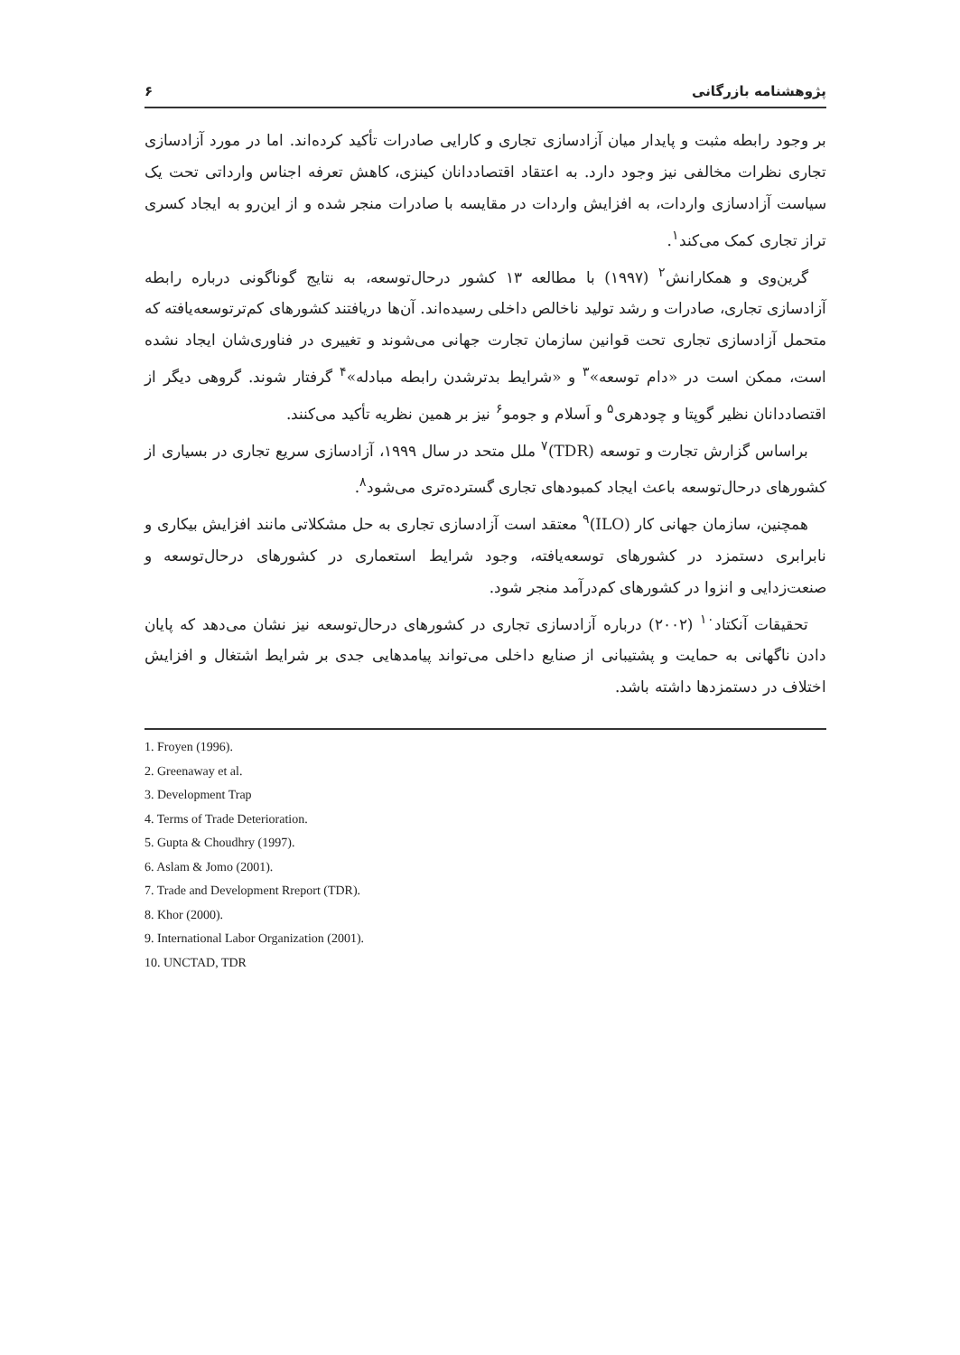پژوهشنامه بازرگانی ۶
بر وجود رابطه مثبت و پایدار میان آزادسازی تجاری و کارایی صادرات تأکید کرده‌اند. اما در مورد آزادسازی تجاری نظرات مخالفی نیز وجود دارد. به اعتقاد اقتصاددانان کینزی، کاهش تعرفه اجناس وارداتی تحت یک سیاست آزادسازی واردات، به افزایش واردات در مقایسه با صادرات منجر شده و از این‌رو به ایجاد کسری تراز تجاری کمک می‌کند<sup>۱</sup>.
گرین‌وی و همکارانش<sup>۲</sup> (۱۹۹۷) با مطالعه ۱۳ کشور درحال‌توسعه، به نتایج گوناگونی درباره رابطه آزادسازی تجاری، صادرات و رشد تولید ناخالص داخلی رسیده‌اند. آن‌ها دریافتند کشورهای کم‌ترتوسعه‌یافته که متحمل آزادسازی تجاری تحت قوانین سازمان تجارت جهانی می‌شوند و تغییری در فناوری‌شان ایجاد نشده است، ممکن است در «دام توسعه»<sup>۳</sup> و «شرایط بدترشدن رابطه مبادله»<sup>۴</sup> گرفتار شوند. گروهی دیگر از اقتصاددانان نظیر گوپتا و چودهری<sup>۵</sup> و اَسلام و جومو<sup>۶</sup> نیز بر همین نظریه تأکید می‌کنند.
براساس گزارش تجارت و توسعه (TDR)<sup>۷</sup> ملل متحد در سال ۱۹۹۹، آزادسازی سریع تجاری در بسیاری از کشورهای درحال‌توسعه باعث ایجاد کمبودهای تجاری گسترده‌تری می‌شود<sup>۸</sup>.
همچنین، سازمان جهانی کار (ILO)<sup>۹</sup> معتقد است آزادسازی تجاری به حل مشکلاتی مانند افزایش بیکاری و نابرابری دستمزد در کشورهای توسعه‌یافته، وجود شرایط استعماری در کشورهای درحال‌توسعه و صنعت‌زدایی و انزوا در کشورهای کم‌درآمد منجر شود.
تحقیقات آنکتاد<sup>۱۰</sup> (۲۰۰۲) درباره آزادسازی تجاری در کشورهای درحال‌توسعه نیز نشان می‌دهد که پایان دادن ناگهانی به حمایت و پشتیبانی از صنایع داخلی می‌تواند پیامدهایی جدی بر شرایط اشتغال و افزایش اختلاف در دستمزدها داشته باشد.
1. Froyen (1996).
2. Greenaway et al.
3. Development Trap
4. Terms of Trade Deterioration.
5. Gupta & Choudhry (1997).
6. Aslam & Jomo (2001).
7. Trade and Development Rreport (TDR).
8. Khor (2000).
9. International Labor Organization (2001).
10. UNCTAD, TDR